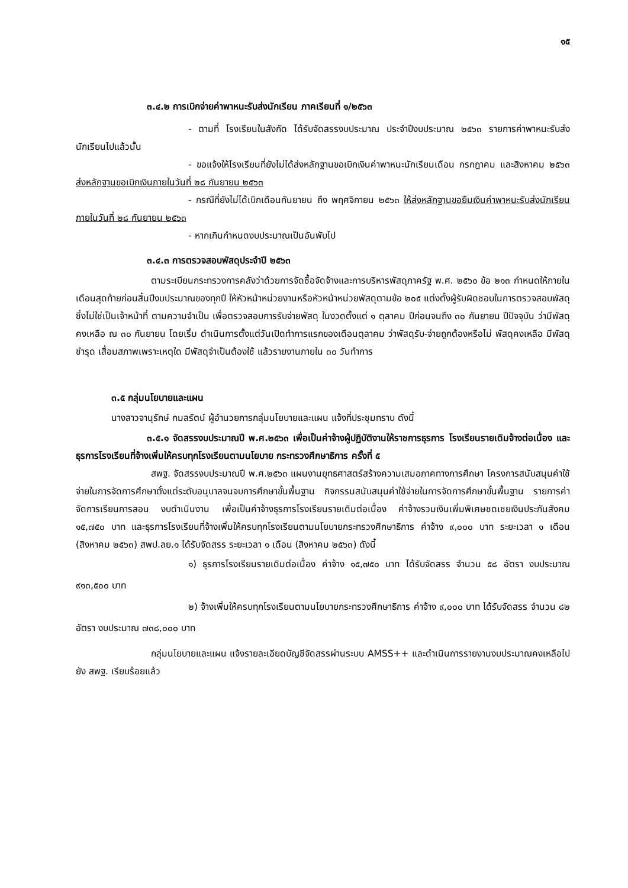๑๕
๓.๔.๒ การเบิกจ่ายค่าพาหนะรับส่งนักเรียน ภาคเรียนที่ ๑/๒๕๖๓
- ตามที่ โรงเรียนในสังกัด ได้รับจัดสรรงบประมาณ ประจำปีงบประมาณ ๒๕๖๓ รายการค่าพาหนะรับส่งนักเรียนไปแล้วนั้น
- ขอแจ้งให้โรงเรียนที่ยังไม่ได้ส่งหลักฐานขอเบิกเงินค่าพาหนะนักเรียนเดือน กรกฎาคม และสิงหาคม ๒๕๖๓ ส่งหลักฐานขอเบิกเงินภายในวันที่ ๒๘ กันยายน ๒๕๖๓
- กรณีที่ยังไม่ได้เบิกเดือนกันยายน ถึง พฤศจิกายน ๒๕๖๓ ให้ส่งหลักฐานขอยืมเงินค่าพาหนะรับส่งนักเรียน ภายในวันที่ ๒๘ กันยายน ๒๕๖๓
- หากเกินกำหนดงบประมาณเป็นอันพับไป
๓.๔.๓ การตรวจสอบพัสดุประจำปี ๒๕๖๓
ตามระเบียนกระทรวงการคลังว่าด้วยการจัดซื้อจัดจ้างและการบริหารพัสดุภาครัฐ พ.ศ. ๒๕๖๐ ข้อ ๒๑๓ กำหนดให้ภายในเดือนสุดท้ายก่อนสิ้นปีงบประมาณของทุกปี ให้หัวหน้าหน่วยงานหรือหัวหน้าหน่วยพัสดุตามข้อ ๒๐๕ แต่งตั้งผู้รับผิดชอบในการตรวจสอบพัสดุ ซึ่งไม่ใช่เป็นเจ้าหน้าที่ ตามความจำเป็น เพื่อตรวจสอบการรับจ่ายพัสดุ ในงวดตั้งแต่ ๑ ตุลาคม ปีก่อนจนถึง ๓๐ กันยายน ปีปัจจุบัน ว่ามีพัสดุคงเหลือ ณ ๓๐ กันยายน โดยเริ่ม ดำเนินการตั้งแต่วันเปิดทำการแรกของเดือนตุลาคม ว่าพัสดุรับ-จ่ายถูกต้องหรือไม่ พัสดุคงเหลือ มีพัสดุชำรุด เสื่อมสภาพเพราะเหตุใด มีพัสดุจำเป็นต้องใช้ แล้วรายงานภายใน ๓๐ วันทำการ
๓.๕ กลุ่มนโยบายและแผน
นางสาวจานุรักษ์ กมลรัตน์ ผู้อำนวยการกลุ่มนโยบายและแผน แจ้งที่ประชุมทราบ ดังนี้
๓.๕.๑ จัดสรรงบประมาณปี พ.ศ.๒๕๖๓ เพื่อเป็นค่าจ้างผู้ปฏิบัติงานให้ราชการธุรการ โรงเรียนรายเดิมจ้างต่อเนื่อง และธุรการโรงเรียนที่จ้างเพิ่มให้ครบทุกโรงเรียนตามนโยบาย กระทรวงศึกษาธิการ ครั้งที่ ๕
สพฐ. จัดสรรงบประมาณปี พ.ศ.๒๕๖๓ แผนงานยุทธศาสตร์สร้างความเสมอภาคทางการศึกษา โครงการสนับสนุนค่าใช้จ่ายในการจัดการศึกษาตั้งแต่ระดับอนุบาลจนจบการศึกษาขั้นพื้นฐาน กิจกรรมสนับสนุนค่าใช้จ่ายในการจัดการศึกษาขั้นพื้นฐาน รายการค่าจัดการเรียนการสอน งบดำเนินงาน เพื่อเป็นค่าจ้างธุรการโรงเรียนรายเดิมต่อเนื่อง ค่าจ้างรวมเงินเพิ่มพิเศษชดเชยเงินประกันสังคม ๑๕,๗๕๐ บาท และธุรการโรงเรียนที่จ้างเพิ่มให้ครบทุกโรงเรียนตามนโยบายกระทรวงศึกษาธิการ ค่าจ้าง ๙,๐๐๐ บาท ระยะเวลา ๑ เดือน (สิงหาคม ๒๕๖๓) สพป.ลย.๑ ได้รับจัดสรร ระยะเวลา ๑ เดือน (สิงหาคม ๒๕๖๓) ดังนี้
๑) ธุรการโรงเรียนรายเดิมต่อเนื่อง ค่าจ้าง ๑๕,๗๕๐ บาท ได้รับจัดสรร จำนวน ๕๘ อัตรา งบประมาณ ๙๑๓,๕๐๐ บาท
๒) จ้างเพิ่มให้ครบทุกโรงเรียนตามนโยบายกระทรวงศึกษาธิการ ค่าจ้าง ๙,๐๐๐ บาท ได้รับจัดสรร จำนวน ๘๒ อัตรา งบประมาณ ๗๓๘,๐๐๐ บาท
กลุ่มนโยบายและแผน แจ้งรายละเอียดบัญชีจัดสรรผ่านระบบ AMSS++ และดำเนินการรายงานงบประมาณคงเหลือไปยัง สพฐ. เรียบร้อยแล้ว